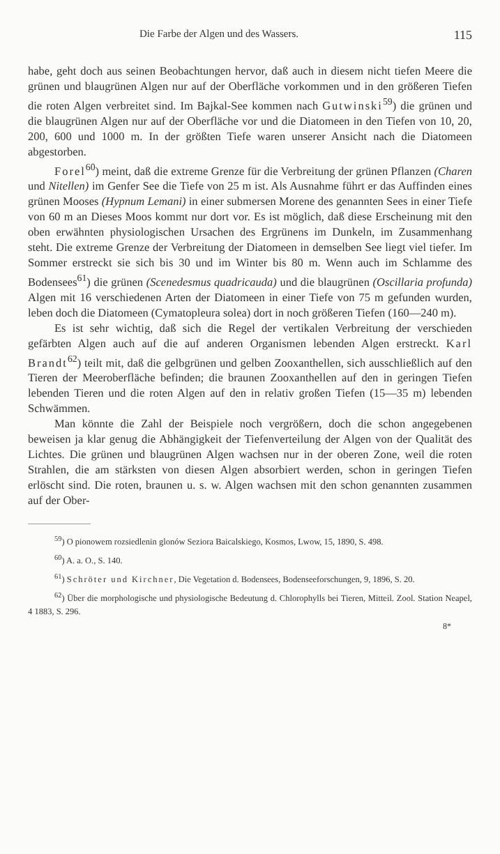Die Farbe der Algen und des Wassers. 115
habe, geht doch aus seinen Beobachtungen hervor, daß auch in diesem nicht tiefen Meere die grünen und blaugrünen Algen nur auf der Oberfläche vorkommen und in den größeren Tiefen die roten Algen verbreitet sind. Im Bajkal-See kommen nach Gutwinski<sup>59</sup>) die grünen und die blaugrünen Algen nur auf der Oberfläche vor und die Diatomeen in den Tiefen von 10, 20, 200, 600 und 1000 m. In der größten Tiefe waren unserer Ansicht nach die Diatomeen abgestorben.
Forel<sup>60</sup>) meint, daß die extreme Grenze für die Verbreitung der grünen Pflanzen (Charen und Nitellen) im Genfer See die Tiefe von 25 m ist. Als Ausnahme führt er das Auffinden eines grünen Mooses (Hypnum Lemani) in einer submersen Morene des genannten Sees in einer Tiefe von 60 m an Dieses Moos kommt nur dort vor. Es ist möglich, daß diese Erscheinung mit den oben erwähnten physiologischen Ursachen des Ergrünens im Dunkeln, im Zusammenhang steht. Die extreme Grenze der Verbreitung der Diatomeen in demselben See liegt viel tiefer. Im Sommer erstreckt sie sich bis 30 und im Winter bis 80 m. Wenn auch im Schlamme des Bodensees<sup>61</sup>) die grünen (Scenedesmus quadricauda) und die blaugrünen (Oscillaria profunda) Algen mit 16 verschiedenen Arten der Diatomeen in einer Tiefe von 75 m gefunden wurden, leben doch die Diatomeen (Cymatopleura solea) dort in noch größeren Tiefen (160—240 m).
Es ist sehr wichtig, daß sich die Regel der vertikalen Verbreitung der verschieden gefärbten Algen auch auf die auf anderen Organismen lebenden Algen erstreckt. Karl Brandt<sup>62</sup>) teilt mit, daß die gelbgrünen und gelben Zooxanthellen, sich ausschließlich auf den Tieren der Meeroberfläche befinden; die braunen Zooxanthellen auf den in geringen Tiefen lebenden Tieren und die roten Algen auf den in relativ großen Tiefen (15—35 m) lebenden Schwämmen.
Man könnte die Zahl der Beispiele noch vergrößern, doch die schon angegebenen beweisen ja klar genug die Abhängigkeit der Tiefenverteilung der Algen von der Qualität des Lichtes. Die grünen und blaugrünen Algen wachsen nur in der oberen Zone, weil die roten Strahlen, die am stärksten von diesen Algen absorbiert werden, schon in geringen Tiefen erlöscht sind. Die roten, braunen u. s. w. Algen wachsen mit den schon genannten zusammen auf der Ober-
<sup>59</sup>) O pionowem rozsiedlenin glonów Seziora Baicalskiego, Kosmos, Lwow, 15, 1890, S. 498.
<sup>60</sup>) A. a. O., S. 140.
<sup>61</sup>) Schröter und Kirchner, Die Vegetation d. Bodensees, Bodenseeforschungen, 9, 1896, S. 20.
<sup>62</sup>) Über die morphologische und physiologische Bedeutung d. Chlorophylls bei Tieren, Mitteil. Zool. Station Neapel, 4 1883, S. 296.
8*